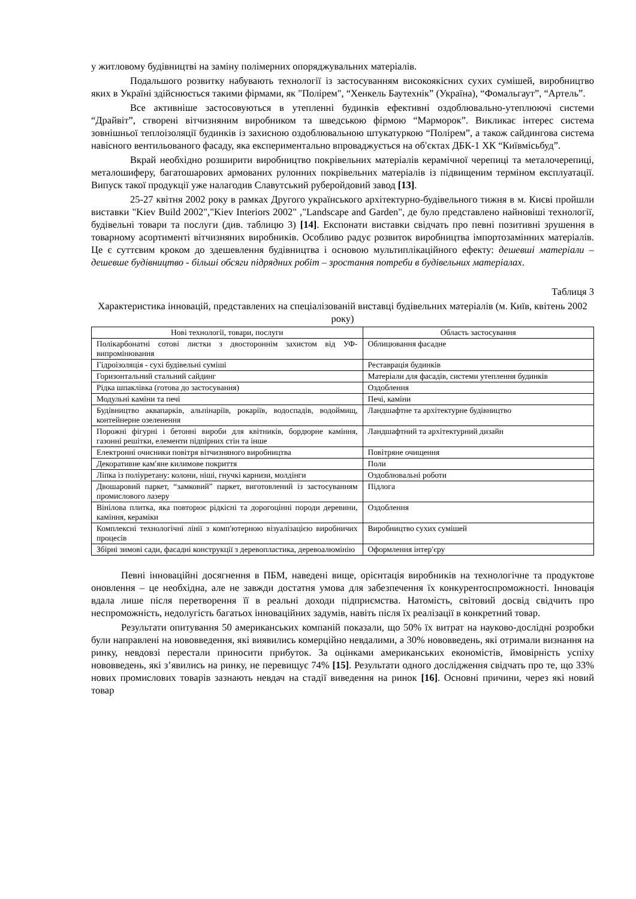у житловому будівництві на заміну полімерних опоряджувальних матеріалів.
Подальшого розвитку набувають технології із застосуванням високоякісних сухих сумішей, виробництво яких в Україні здійснюється такими фірмами, як "Полірем", “Хенкель Баутехнік” (Україна), “Фомальгаут”, “Артель”.
Все активніше застосовуються в утепленні будинків ефективні оздоблювально-утеплюючі системи “Драйвіт”, створені вітчизняним виробником та шведською фірмою “Марморок”. Викликає інтерес система зовнішньої теплоізоляції будинків із захисною оздоблювальною штукатуркою “Полірем”, а також сайдингова система навісного вентильованого фасаду, яка експериментально впроваджується на об′єктах ДБК-1 ХК “Київмісьбуд”.
Вкрай необхідно розширити виробництво покрівельних матеріалів керамічної черепиці та металочерепиці, металошиферу, багатошарових армованих рулонних покрівельних матеріалів із підвищеним терміном експлуатації. Випуск такої продукції уже налагодив Славутський руберойдовий завод [13].
25-27 квітня 2002 року в рамках Другого українського архітектурно-будівельного тижня в м. Києві пройшли виставки "Kiev Build 2002","Kiev Interiors 2002" ,"Landscape and Garden", де було представлено найновіші технології, будівельні товари та послуги (див. таблицю 3) [14]. Експонати виставки свідчать про певні позитивні зрушення в товарному асортименті вітчизняних виробників. Особливо радує розвиток виробництва імпортозамінних матеріалів. Це є суттєвим кроком до здешевлення будівництва і основою мультиплікаційного ефекту: дешевші матеріали – дешевше будівництво - більші обсяги підрядних робіт – зростання потреби в будівельних матеріалах.
Таблиця 3
Характеристика інновацій, представлених на спеціалізованій виставці будівельних матеріалів (м. Київ, квітень 2002 року)
| Нові технології, товари, послуги | Область застосування |
| --- | --- |
| Полікарбонатні сотові листки з двостороннім захистом від УФ-випромінювання | Облицювання фасадне |
| Гідроізоляція - сухі будівельні суміші | Реставрація будинків |
| Горизонтальний стальний сайдинг | Матеріали для фасадів, системи утеплення будинків |
| Рідка шпаклівка (готова до застосування) | Оздоблення |
| Модульні каміни та печі | Печі, каміни |
| Будівництво аквапарків, альпінаріїв, рокаріїв, водоспадів, водоймищ, контейнерне озеленення | Ландшафтне та архітектурне будівництво |
| Порожні фігурні і бетонні вироби для квітників, бордюрне каміння, газонні решітки, елементи підпірних стін та інше | Ландшафтний та архітектурний дизайн |
| Електронні очисники повітря вітчизняного виробництва | Повітряне очищення |
| Декоративне кам′яне килимове покриття | Поли |
| Ліпка із поліуретану: колони, ніші, гнучкі карнизи, молдінги | Оздоблювальні роботи |
| Двошаровий паркет, “замковий” паркет, виготовлений із застосуванням промислового лазеру | Підлога |
| Вінілова плитка, яка повторює рідкісні та дорогоцінні породи деревини, каміння, кераміки | Оздоблення |
| Комплексні технологічні лінії з комп′ютерною візуалізацією виробничих процесів | Виробництво сухих сумішей |
| Збірні зимові сади, фасадні конструкції з деревопластика, деревоалюмінію | Оформлення інтер′єру |
Певні інноваційні досягнення в ПБМ, наведені вище, орієнтація виробників на технологічне та продуктове оновлення – це необхідна, але не завжди достатня умова для забезпечення їх конкурентоспроможності. Інновація вдала лише після перетворення її в реальні доходи підприємства. Натомість, світовий досвід свідчить про неспроможність, недолугість багатьох інноваційних задумів, навіть після їх реалізації в конкретний товар.
Результати опитування 50 американських компаній показали, що 50% їх витрат на науково-дослідні розробки були направлені на нововведення, які виявились комерційно невдалими, а 30% нововведень, які отримали визнання на ринку, невдовзі перестали приносити прибуток. За оцінками американських економістів, ймовірність успіху нововведень, які з’явились на ринку, не перевищує 74% [15]. Результати одного дослідження свідчать про те, що 33% нових промислових товарів зазнають невдач на стадії виведення на ринок [16]. Основні причини, через які новий товар